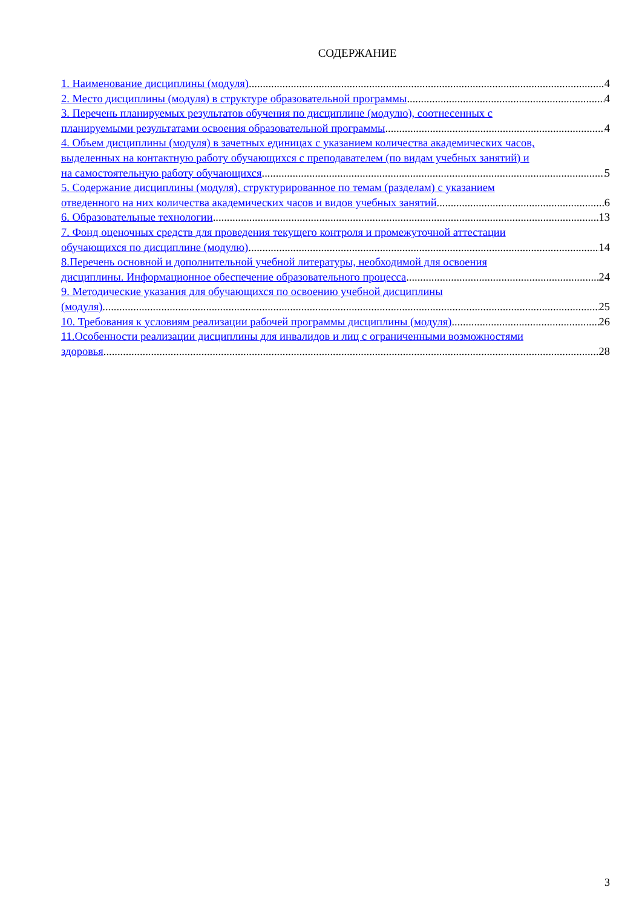СОДЕРЖАНИЕ
1. Наименование дисциплины (модуля) 4
2. Место дисциплины (модуля) в структуре образовательной программы 4
3. Перечень планируемых результатов обучения по дисциплине (модулю), соотнесенных с
планируемыми результатами освоения образовательной программы 4
4. Объем дисциплины (модуля) в зачетных единицах с указанием количества академических часов,
выделенных на контактную работу обучающихся с преподавателем (по видам учебных занятий) и
на самостоятельную работу обучающихся 5
5. Содержание дисциплины (модуля), структурированное по темам (разделам) с указанием
отведенного на них количества академических часов и видов учебных занятий 6
6. Образовательные технологии 13
7. Фонд оценочных средств для проведения текущего контроля и промежуточной аттестации
обучающихся по дисциплине (модулю) 14
8.Перечень основной и дополнительной учебной литературы, необходимой для освоения
дисциплины. Информационное обеспечение образовательного процесса 24
9. Методические указания для обучающихся по освоению учебной дисциплины
(модуля) 25
10. Требования к условиям реализации рабочей программы дисциплины (модуля) 26
11.Особенности реализации дисциплины для инвалидов и лиц с ограниченными возможностями
здоровья 28
3